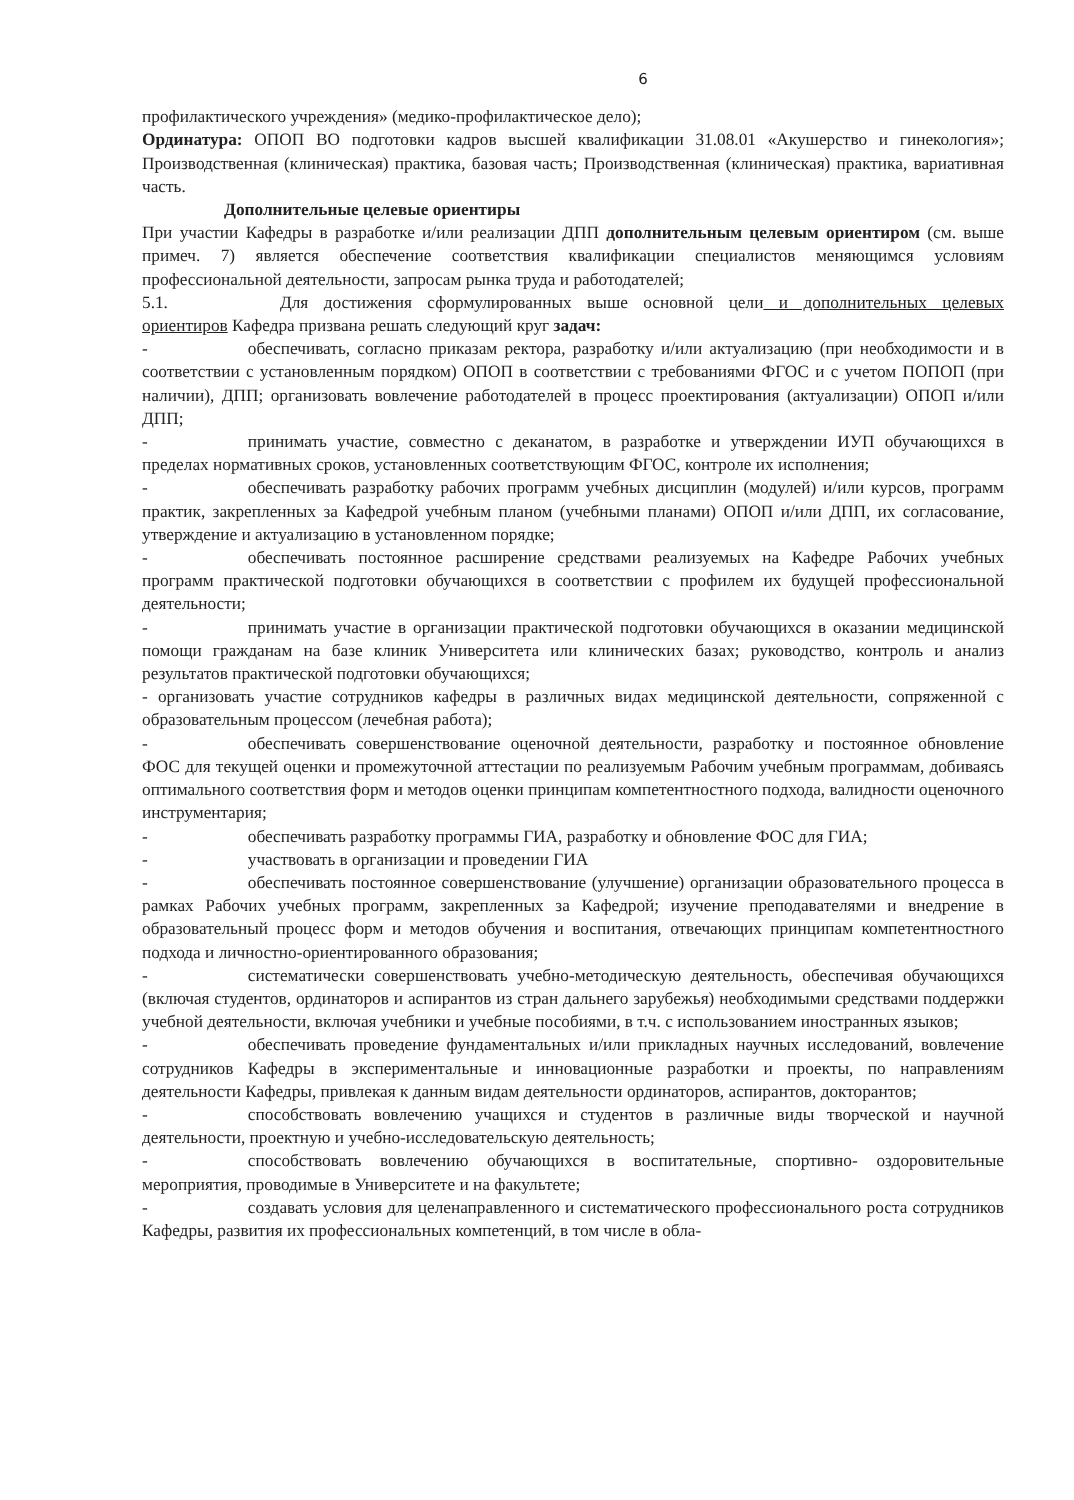6
профилактического учреждения» (медико-профилактическое дело);
Ординатура: ОПОП ВО подготовки кадров высшей квалификации 31.08.01 «Акушерство и гинекология»; Производственная (клиническая) практика, базовая часть; Производственная (клиническая) практика, вариативная часть.
Дополнительные целевые ориентиры
При участии Кафедры в разработке и/или реализации ДПП дополнительным целевым ориентиром (см. выше примеч. 7) является обеспечение соответствия квалификации специалистов меняющимся условиям профессиональной деятельности, запросам рынка труда и работодателей;
5.1. Для достижения сформулированных выше основной цели и дополнительных целевых ориентиров Кафедра призвана решать следующий круг задач:
- обеспечивать, согласно приказам ректора, разработку и/или актуализацию (при необходимости и в соответствии с установленным порядком) ОПОП в соответствии с требованиями ФГОС и с учетом ПОПОП (при наличии), ДПП; организовать вовлечение работодателей в процесс проектирования (актуализации) ОПОП и/или ДПП;
- принимать участие, совместно с деканатом, в разработке и утверждении ИУП обучающихся в пределах нормативных сроков, установленных соответствующим ФГОС, контроле их исполнения;
- обеспечивать разработку рабочих программ учебных дисциплин (модулей) и/или курсов, программ практик, закрепленных за Кафедрой учебным планом (учебными планами) ОПОП и/или ДПП, их согласование, утверждение и актуализацию в установленном порядке;
- обеспечивать постоянное расширение средствами реализуемых на Кафедре Рабочих учебных программ практической подготовки обучающихся в соответствии с профилем их будущей профессиональной деятельности;
- принимать участие в организации практической подготовки обучающихся в оказании медицинской помощи гражданам на базе клиник Университета или клинических базах; руководство, контроль и анализ результатов практической подготовки обучающихся;
- организовать участие сотрудников кафедры в различных видах медицинской деятельности, сопряженной с образовательным процессом (лечебная работа);
- обеспечивать совершенствование оценочной деятельности, разработку и постоянное обновление ФОС для текущей оценки и промежуточной аттестации по реализуемым Рабочим учебным программам, добиваясь оптимального соответствия форм и методов оценки принципам компетентностного подхода, валидности оценочного инструментария;
- обеспечивать разработку программы ГИА, разработку и обновление ФОС для ГИА;
- участвовать в организации и проведении ГИА
- обеспечивать постоянное совершенствование (улучшение) организации образовательного процесса в рамках Рабочих учебных программ, закрепленных за Кафедрой; изучение преподавателями и внедрение в образовательный процесс форм и методов обучения и воспитания, отвечающих принципам компетентностного подхода и личностно-ориентированного образования;
- систематически совершенствовать учебно-методическую деятельность, обеспечивая обучающихся (включая студентов, ординаторов и аспирантов из стран дальнего зарубежья) необходимыми средствами поддержки учебной деятельности, включая учебники и учебные пособиями, в т.ч. с использованием иностранных языков;
- обеспечивать проведение фундаментальных и/или прикладных научных исследований, вовлечение сотрудников Кафедры в экспериментальные и инновационные разработки и проекты, по направлениям деятельности Кафедры, привлекая к данным видам деятельности ординаторов, аспирантов, докторантов;
- способствовать вовлечению учащихся и студентов в различные виды творческой и научной деятельности, проектную и учебно-исследовательскую деятельность;
- способствовать вовлечению обучающихся в воспитательные, спортивно- оздоровительные мероприятия, проводимые в Университете и на факультете;
- создавать условия для целенаправленного и систематического профессионального роста сотрудников Кафедры, развития их профессиональных компетенций, в том числе в обла-